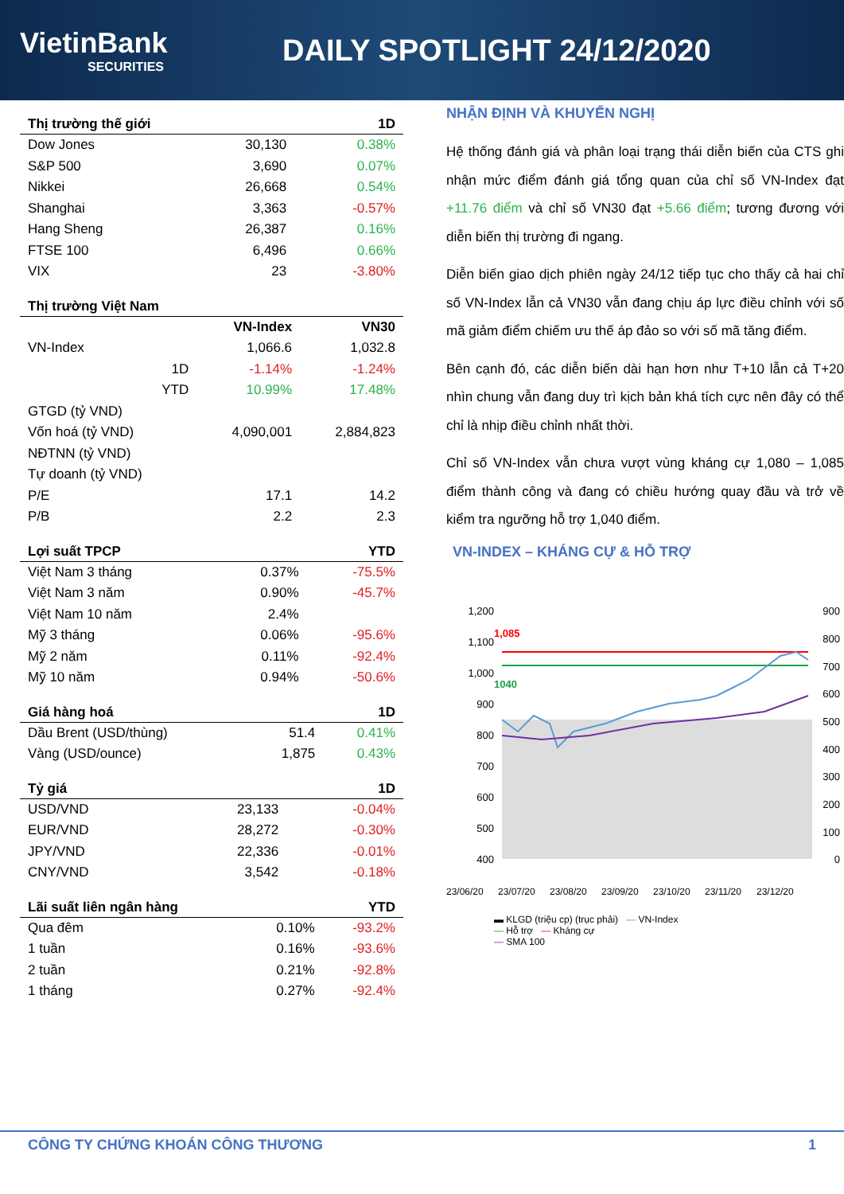VietinBank
SECURITIES
DAILY SPOTLIGHT 24/12/2020
| Thị trường thế giới | | 1D |
| --- | --- | --- |
| Dow Jones | 30,130 | 0.38% |
| S&P 500 | 3,690 | 0.07% |
| Nikkei | 26,668 | 0.54% |
| Shanghai | 3,363 | -0.57% |
| Hang Sheng | 26,387 | 0.16% |
| FTSE 100 | 6,496 | 0.66% |
| VIX | 23 | -3.80% |
| Thị trường Việt Nam | | | |
| --- | --- | --- | --- |
| | | VN-Index | VN30 |
| VN-Index | | 1,066.6 | 1,032.8 |
| | 1D | -1.14% | -1.24% |
| | YTD | 10.99% | 17.48% |
| GTGD (tỷ VND) | | | |
| Vốn hoá (tỷ VND) | | 4,090,001 | 2,884,823 |
| NĐTNN (tỷ VND) | | | |
| Tự doanh (tỷ VND) | | | |
| P/E | | 17.1 | 14.2 |
| P/B | | 2.2 | 2.3 |
| Lợi suất TPCP | | YTD |
| --- | --- | --- |
| Việt Nam 3 tháng | 0.37% | -75.5% |
| Việt Nam 3 năm | 0.90% | -45.7% |
| Việt Nam 10 năm | 2.4% | |
| Mỹ 3 tháng | 0.06% | -95.6% |
| Mỹ 2 năm | 0.11% | -92.4% |
| Mỹ 10 năm | 0.94% | -50.6% |
| Giá hàng hoá | | 1D |
| --- | --- | --- |
| Dầu Brent (USD/thùng) | 51.4 | 0.41% |
| Vàng (USD/ounce) | 1,875 | 0.43% |
| Tỷ giá | | 1D |
| --- | --- | --- |
| USD/VND | 23,133 | -0.04% |
| EUR/VND | 28,272 | -0.30% |
| JPY/VND | 22,336 | -0.01% |
| CNY/VND | 3,542 | -0.18% |
| Lãi suất liên ngân hàng | | YTD |
| --- | --- | --- |
| Qua đêm | 0.10% | -93.2% |
| 1 tuần | 0.16% | -93.6% |
| 2 tuần | 0.21% | -92.8% |
| 1 tháng | 0.27% | -92.4% |
NHẬN ĐỊNH VÀ KHUYẾN NGHỊ
Hệ thống đánh giá và phân loại trạng thái diễn biến của CTS ghi nhận mức điểm đánh giá tổng quan của chỉ số VN-Index đạt +11.76 điểm và chỉ số VN30 đạt +5.66 điểm; tương đương với diễn biến thị trường đi ngang.
Diễn biến giao dịch phiên ngày 24/12 tiếp tục cho thấy cả hai chỉ số VN-Index lẫn cả VN30 vẫn đang chịu áp lực điều chỉnh với số mã giảm điểm chiếm ưu thế áp đảo so với số mã tăng điểm.
Bên cạnh đó, các diễn biến dài hạn hơn như T+10 lẫn cả T+20 nhìn chung vẫn đang duy trì kịch bản khá tích cực nên đây có thể chỉ là nhịp điều chỉnh nhất thời.
Chỉ số VN-Index vẫn chưa vượt vùng kháng cự 1,080 – 1,085 điểm thành công và đang có chiều hướng quay đầu và trở về kiểm tra ngưỡng hỗ trợ 1,040 điểm.
VN-INDEX – KHÁNG CỰ & HỖ TRỢ
1,200
1,100
1,000
900
800
700
600
500
400
900
800
700
600
500
400
300
200
100
0
1,085
1040
23/06/20
23/07/20
23/08/20
23/09/20
23/10/20
23/11/20
23/12/20
▬ KLGD (triệu cp) (trục phải) ― VN-Index
― Hỗ trợ ― Kháng cự
― SMA 100
CÔNG TY CHỨNG KHOÁN CÔNG THƯƠNG 1